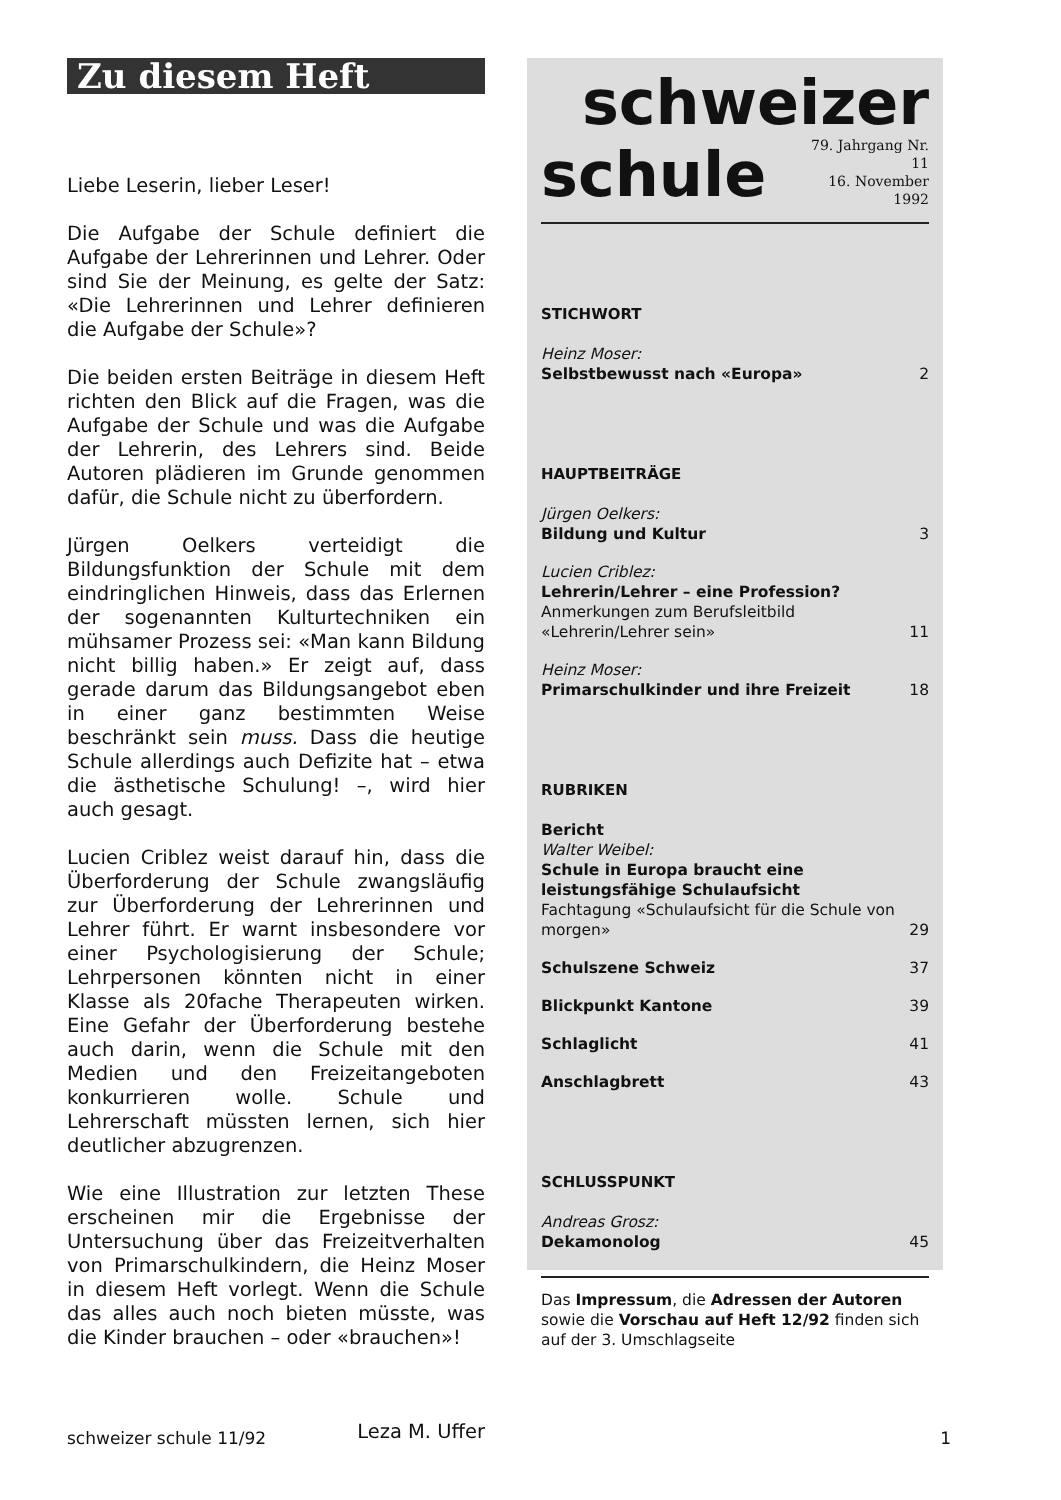Zu diesem Heft
Liebe Leserin, lieber Leser!
Die Aufgabe der Schule definiert die Aufgabe der Lehrerinnen und Lehrer. Oder sind Sie der Meinung, es gelte der Satz: «Die Lehrerinnen und Lehrer definieren die Aufgabe der Schule»?
Die beiden ersten Beiträge in diesem Heft richten den Blick auf die Fragen, was die Aufgabe der Schule und was die Aufgabe der Lehrerin, des Lehrers sind. Beide Autoren plädieren im Grunde genommen dafür, die Schule nicht zu überfordern.
Jürgen Oelkers verteidigt die Bildungsfunktion der Schule mit dem eindringlichen Hinweis, dass das Erlernen der sogenannten Kulturtechniken ein mühsamer Prozess sei: «Man kann Bildung nicht billig haben.» Er zeigt auf, dass gerade darum das Bildungsangebot eben in einer ganz bestimmten Weise beschränkt sein muss. Dass die heutige Schule allerdings auch Defizite hat – etwa die ästhetische Schulung! –, wird hier auch gesagt.
Lucien Criblez weist darauf hin, dass die Überforderung der Schule zwangsläufig zur Überforderung der Lehrerinnen und Lehrer führt. Er warnt insbesondere vor einer Psychologisierung der Schule; Lehrpersonen könnten nicht in einer Klasse als 20fache Therapeuten wirken. Eine Gefahr der Überforderung bestehe auch darin, wenn die Schule mit den Medien und den Freizeitangeboten konkurrieren wolle. Schule und Lehrerschaft müssten lernen, sich hier deutlicher abzugrenzen.
Wie eine Illustration zur letzten These erscheinen mir die Ergebnisse der Untersuchung über das Freizeitverhalten von Primarschulkindern, die Heinz Moser in diesem Heft vorlegt. Wenn die Schule das alles auch noch bieten müsste, was die Kinder brauchen – oder «brauchen»!
Leza M. Uffer
schweizer
schule 79. Jahrgang Nr. 11
16. November 1992
STICHWORT
Heinz Moser:
Selbstbewusst nach «Europa»
2
HAUPTBEITRÄGE
Jürgen Oelkers:
Bildung und Kultur
3
Lucien Criblez:
Lehrerin/Lehrer – eine Profession?
Anmerkungen zum Berufsleitbild
«Lehrerin/Lehrer sein»
11
Heinz Moser:
Primarschulkinder und ihre Freizeit
18
RUBRIKEN
Bericht
Walter Weibel:
Schule in Europa braucht eine leistungsfähige Schulaufsicht
Fachtagung «Schulaufsicht für die Schule von morgen»
29
Schulszene Schweiz 37
Blickpunkt Kantone 39
Schlaglicht 41
Anschlagbrett 43
SCHLUSSPUNKT
Andreas Grosz:
Dekamonolog
45
Das Impressum, die Adressen der Autoren sowie die Vorschau auf Heft 12/92 finden sich auf der 3. Umschlagseite
schweizer schule 11/92 1